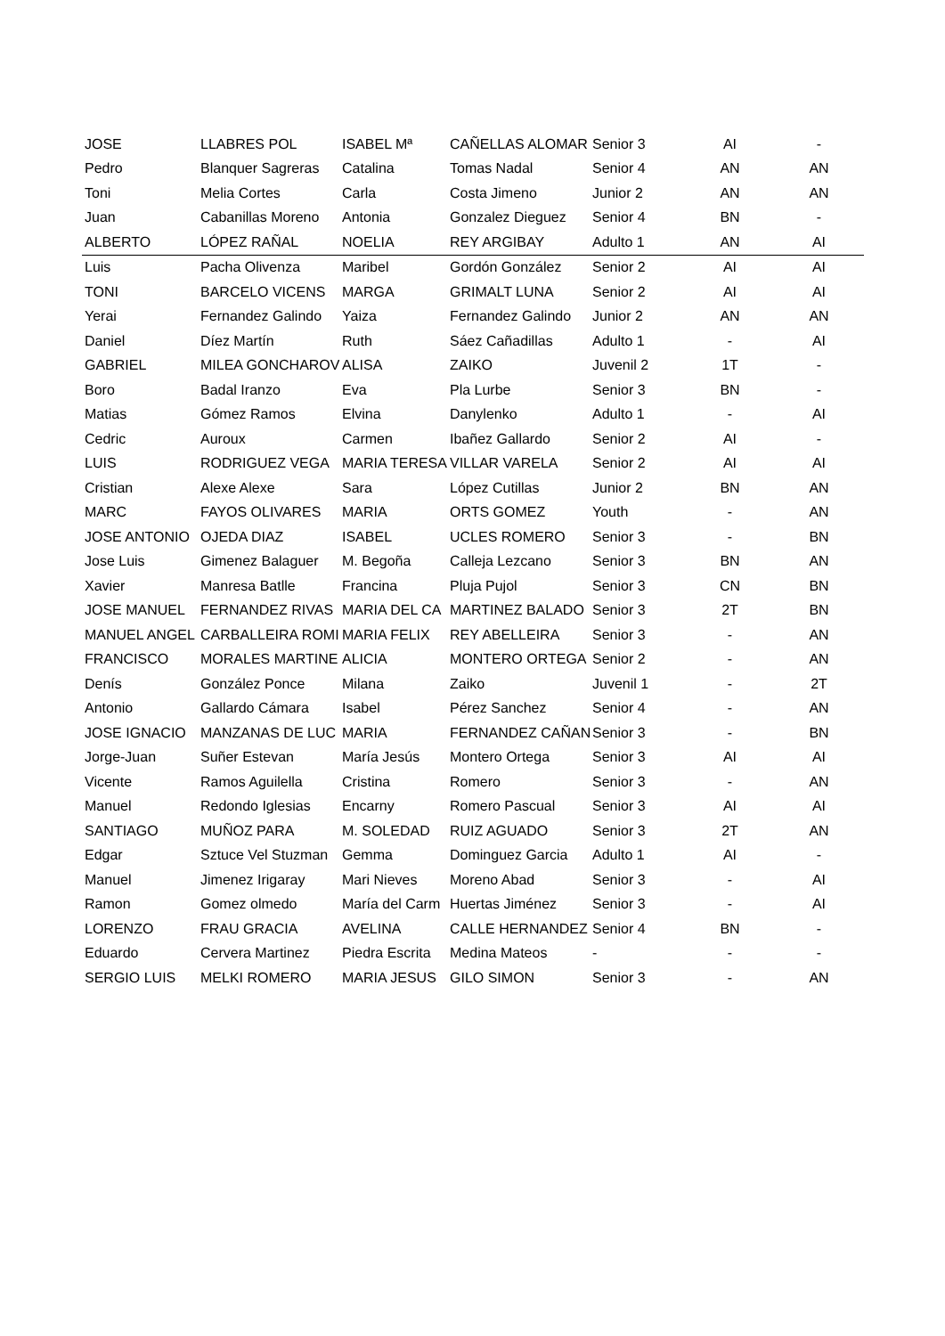| JOSE | LLABRES POL | ISABEL Mª | CAÑELLAS ALOMAR | Senior 3 | AI | - |
| Pedro | Blanquer Sagreras | Catalina | Tomas Nadal | Senior 4 | AN | AN |
| Toni | Melia Cortes | Carla | Costa Jimeno | Junior 2 | AN | AN |
| Juan | Cabanillas Moreno | Antonia | Gonzalez Dieguez | Senior 4 | BN | - |
| ALBERTO | LÓPEZ RAÑAL | NOELIA | REY ARGIBAY | Adulto 1 | AN | AI |
| Luis | Pacha Olivenza | Maribel | Gordón González | Senior 2 | AI | AI |
| TONI | BARCELO VICENS | MARGA | GRIMALT LUNA | Senior 2 | AI | AI |
| Yerai | Fernandez Galindo | Yaiza | Fernandez Galindo | Junior 2 | AN | AN |
| Daniel | Díez Martín | Ruth | Sáez Cañadillas | Adulto 1 | - | AI |
| GABRIEL | MILEA GONCHAROV | ALISA | ZAIKO | Juvenil 2 | 1T | - |
| Boro | Badal Iranzo | Eva | Pla Lurbe | Senior 3 | BN | - |
| Matias | Gómez Ramos | Elvina | Danylenko | Adulto 1 | - | AI |
| Cedric | Auroux | Carmen | Ibañez Gallardo | Senior 2 | AI | - |
| LUIS | RODRIGUEZ VEGA | MARIA TERESA | VILLAR VARELA | Senior 2 | AI | AI |
| Cristian | Alexe Alexe | Sara | López Cutillas | Junior 2 | BN | AN |
| MARC | FAYOS OLIVARES | MARIA | ORTS GOMEZ | Youth | - | AN |
| JOSE ANTONIO | OJEDA DIAZ | ISABEL | UCLES ROMERO | Senior 3 | - | BN |
| Jose Luis | Gimenez Balaguer | M. Begoña | Calleja Lezcano | Senior 3 | BN | AN |
| Xavier | Manresa Batlle | Francina | Pluja Pujol | Senior 3 | CN | BN |
| JOSE MANUEL | FERNANDEZ RIVAS | MARIA DEL CA | MARTINEZ BALADO | Senior 3 | 2T | BN |
| MANUEL ANGEL | CARBALLEIRA ROMI | MARIA FELIX | REY ABELLEIRA | Senior 3 | - | AN |
| FRANCISCO | MORALES MARTINE | ALICIA | MONTERO ORTEGA | Senior 2 | - | AN |
| Denís | González Ponce | Milana | Zaiko | Juvenil 1 | - | 2T |
| Antonio | Gallardo Cámara | Isabel | Pérez Sanchez | Senior 4 | - | AN |
| JOSE IGNACIO | MANZANAS DE LUC | MARIA | FERNANDEZ CAÑAN | Senior 3 | - | BN |
| Jorge-Juan | Suñer Estevan | María Jesús | Montero Ortega | Senior 3 | AI | AI |
| Vicente | Ramos Aguilella | Cristina | Romero | Senior 3 | - | AN |
| Manuel | Redondo Iglesias | Encarny | Romero Pascual | Senior 3 | AI | AI |
| SANTIAGO | MUÑOZ PARA | M. SOLEDAD | RUIZ AGUADO | Senior 3 | 2T | AN |
| Edgar | Sztuce Vel Stuzman | Gemma | Dominguez Garcia | Adulto 1 | AI | - |
| Manuel | Jimenez Irigaray | Mari Nieves | Moreno Abad | Senior 3 | - | AI |
| Ramon | Gomez olmedo | María del Carm | Huertas Jiménez | Senior 3 | - | AI |
| LORENZO | FRAU GRACIA | AVELINA | CALLE HERNANDEZ | Senior 4 | BN | - |
| Eduardo | Cervera Martinez | Piedra Escrita | Medina Mateos | - | - | - |
| SERGIO LUIS | MELKI ROMERO | MARIA JESUS | GILO SIMON | Senior 3 | - | AN |